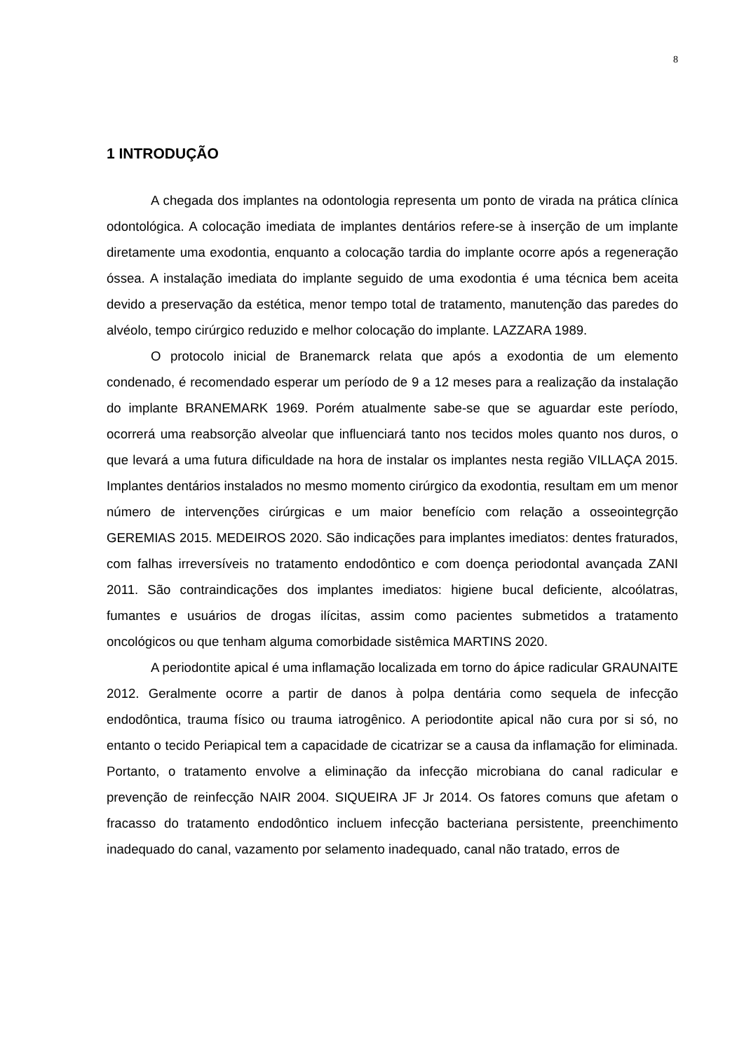8
1 INTRODUÇÃO
A chegada dos implantes na odontologia representa um ponto de virada na prática clínica odontológica. A colocação imediata de implantes dentários refere-se à inserção de um implante diretamente uma exodontia, enquanto a colocação tardia do implante ocorre após a regeneração óssea. A instalação imediata do implante seguido de uma exodontia é uma técnica bem aceita devido a preservação da estética, menor tempo total de tratamento, manutenção das paredes do alvéolo, tempo cirúrgico reduzido e melhor colocação do implante. LAZZARA 1989.
O protocolo inicial de Branemarck relata que após a exodontia de um elemento condenado, é recomendado esperar um período de 9 a 12 meses para a realização da instalação do implante BRANEMARK 1969. Porém atualmente sabe-se que se aguardar este período, ocorrerá uma reabsorção alveolar que influenciará tanto nos tecidos moles quanto nos duros, o que levará a uma futura dificuldade na hora de instalar os implantes nesta região VILLAÇA 2015. Implantes dentários instalados no mesmo momento cirúrgico da exodontia, resultam em um menor número de intervenções cirúrgicas e um maior benefício com relação a osseointegrção GEREMIAS 2015. MEDEIROS 2020. São indicações para implantes imediatos: dentes fraturados, com falhas irreversíveis no tratamento endodôntico e com doença periodontal avançada ZANI 2011. São contraindicações dos implantes imediatos: higiene bucal deficiente, alcoólatras, fumantes e usuários de drogas ilícitas, assim como pacientes submetidos a tratamento oncológicos ou que tenham alguma comorbidade sistêmica MARTINS 2020.
A periodontite apical é uma inflamação localizada em torno do ápice radicular GRAUNAITE 2012. Geralmente ocorre a partir de danos à polpa dentária como sequela de infecção endodôntica, trauma físico ou trauma iatrogênico. A periodontite apical não cura por si só, no entanto o tecido Periapical tem a capacidade de cicatrizar se a causa da inflamação for eliminada. Portanto, o tratamento envolve a eliminação da infecção microbiana do canal radicular e prevenção de reinfecção NAIR 2004. SIQUEIRA JF Jr 2014. Os fatores comuns que afetam o fracasso do tratamento endodôntico incluem infecção bacteriana persistente, preenchimento inadequado do canal, vazamento por selamento inadequado, canal não tratado, erros de